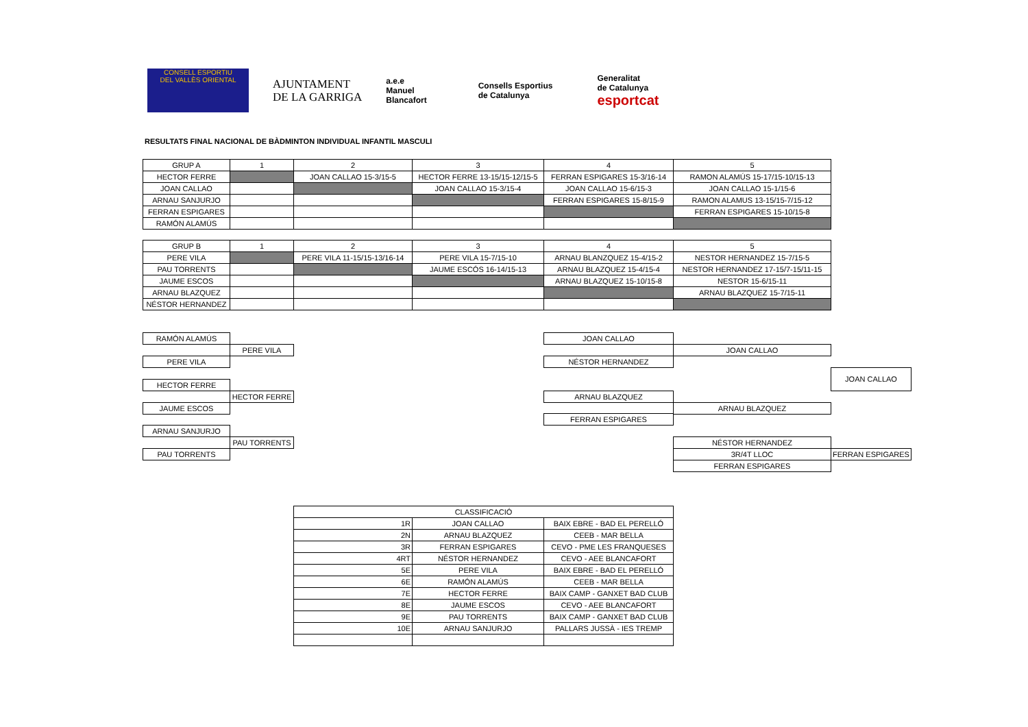CONSELL ESPORTIU
DEL VALLÈS ORIENTAL
AJUNTAMENT
DE LA GARRIGA
a.e.e
Manuel
Blancafort
Consells Esportius
de Catalunya
Generalitat
de Catalunya
esportcat
RESULTATS FINAL NACIONAL DE BÀDMINTON INDIVIDUAL INFANTIL MASCULI
| GRUP A | 1 | 2 | 3 | 4 | 5 |
| HECTOR FERRE | | JOAN CALLAO 15-3/15-5 | HECTOR FERRE 13-15/15-12/15-5 | FERRAN ESPIGARES 15-3/16-14 | RAMON ALAMÚS 15-17/15-10/15-13 |
| JOAN CALLAO | | | JOAN CALLAO 15-3/15-4 | JOAN CALLAO 15-6/15-3 | JOAN CALLAO 15-1/15-6 |
| ARNAU SANJURJO | | | | FERRAN ESPIGARES 15-8/15-9 | RAMON ALAMUS 13-15/15-7/15-12 |
| FERRAN ESPIGARES | | | | | FERRAN ESPIGARES 15-10/15-8 |
| RAMÓN ALAMÚS | | | | | |
| GRUP B | 1 | 2 | 3 | 4 | 5 |
| PERE VILA | | PERE VILA 11-15/15-13/16-14 | PERE VILA 15-7/15-10 | ARNAU BLANZQUEZ 15-4/15-2 | NESTOR HERNANDEZ 15-7/15-5 |
| PAU TORRENTS | | | JAUME ESCÓS 16-14/15-13 | ARNAU BLAZQUEZ 15-4/15-4 | NESTOR HERNANDEZ 17-15/7-15/11-15 |
| JAUME ESCOS | | | | ARNAU BLAZQUEZ 15-10/15-8 | NESTOR 15-6/15-11 |
| ARNAU BLAZQUEZ | | | | | ARNAU BLAZQUEZ 15-7/15-11 |
| NÉSTOR HERNANDEZ | | | | | |
RAMÓN ALAMÚS
PERE VILA
PERE VILA
HECTOR FERRE
HECTOR FERRE
JAUME ESCOS
ARNAU SANJURJO
PAU TORRENTS
PAU TORRENTS
JOAN CALLAO
JOAN CALLAO
NÉSTOR HERNANDEZ
JOAN CALLAO
ARNAU BLAZQUEZ
ARNAU BLAZQUEZ
FERRAN ESPIGARES
NÉSTOR HERNANDEZ
3R/4T LLOC FERRAN ESPIGARES
FERRAN ESPIGARES
| CLASSIFICACIÓ | | |
| 1R | JOAN CALLAO | BAIX EBRE - BAD EL PERELLÓ |
| 2N | ARNAU BLAZQUEZ | CEEB - MAR BELLA |
| 3R | FERRAN ESPIGARES | CEVO - PME LES FRANQUESES |
| 4RT | NÉSTOR HERNANDEZ | CEVO - AEE BLANCAFORT |
| 5E | PERE VILA | BAIX EBRE - BAD EL PERELLÓ |
| 6E | RAMÓN ALAMÚS | CEEB - MAR BELLA |
| 7E | HECTOR FERRE | BAIX CAMP - GANXET BAD CLUB |
| 8E | JAUME ESCOS | CEVO - AEE BLANCAFORT |
| 9E | PAU TORRENTS | BAIX CAMP - GANXET BAD CLUB |
| 10E | ARNAU SANJURJO | PALLARS JUSSÀ - IES TREMP |